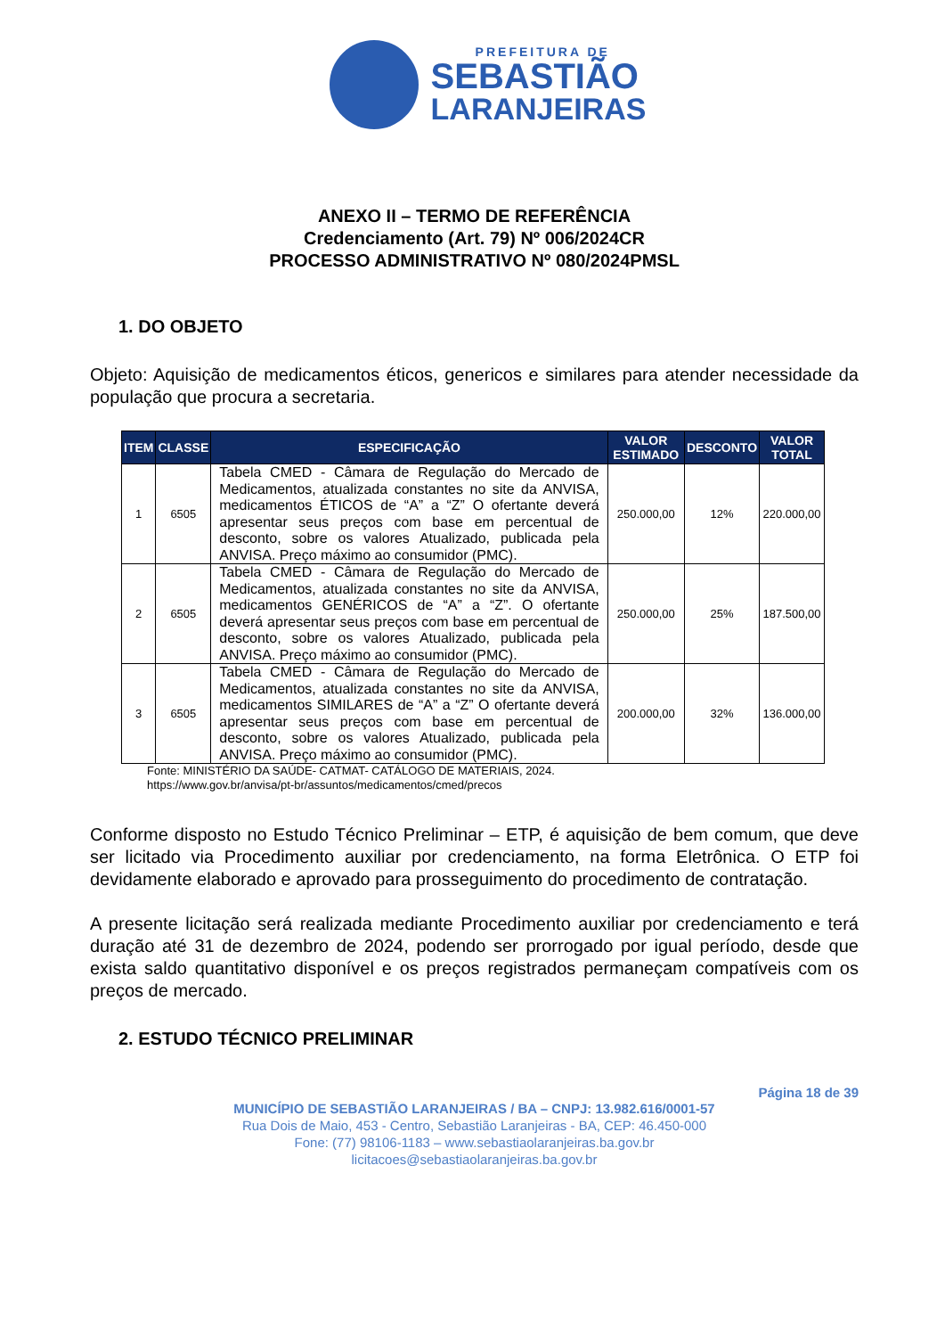PREFEITURA DE
SEBASTIÃO
LARANJEIRAS
ANEXO II – TERMO DE REFERÊNCIA
Credenciamento (Art. 79) Nº 006/2024CR
PROCESSO ADMINISTRATIVO Nº 080/2024PMSL
1. DO OBJETO
Objeto: Aquisição de medicamentos éticos, genericos e similares para atender necessidade da população que procura a secretaria.
| ITEM | CLASSE | ESPECIFICAÇÃO | VALOR ESTIMADO | DESCONTO | VALOR TOTAL |
| --- | --- | --- | --- | --- | --- |
| 1 | 6505 | Tabela CMED - Câmara de Regulação do Mercado de Medicamentos, atualizada constantes no site da ANVISA, medicamentos ÉTICOS de “A” a “Z” O ofertante deverá apresentar seus preços com base em percentual de desconto, sobre os valores Atualizado, publicada pela ANVISA. Preço máximo ao consumidor (PMC). | 250.000,00 | 12% | 220.000,00 |
| 2 | 6505 | Tabela CMED - Câmara de Regulação do Mercado de Medicamentos, atualizada constantes no site da ANVISA, medicamentos GENÉRICOS de “A” a “Z”. O ofertante deverá apresentar seus preços com base em percentual de desconto, sobre os valores Atualizado, publicada pela ANVISA. Preço máximo ao consumidor (PMC). | 250.000,00 | 25% | 187.500,00 |
| 3 | 6505 | Tabela CMED - Câmara de Regulação do Mercado de Medicamentos, atualizada constantes no site da ANVISA, medicamentos SIMILARES de “A” a “Z” O ofertante deverá apresentar seus preços com base em percentual de desconto, sobre os valores Atualizado, publicada pela ANVISA. Preço máximo ao consumidor (PMC). | 200.000,00 | 32% | 136.000,00 |
Fonte: MINISTÉRIO DA SAÚDE- CATMAT- CATÁLOGO DE MATERIAIS, 2024.
https://www.gov.br/anvisa/pt-br/assuntos/medicamentos/cmed/precos
Conforme disposto no Estudo Técnico Preliminar – ETP, é aquisição de bem comum, que deve ser licitado via Procedimento auxiliar por credenciamento, na forma Eletrônica. O ETP foi devidamente elaborado e aprovado para prosseguimento do procedimento de contratação.
A presente licitação será realizada mediante Procedimento auxiliar por credenciamento e terá duração até 31 de dezembro de 2024, podendo ser prorrogado por igual período, desde que exista saldo quantitativo disponível e os preços registrados permaneçam compatíveis com os preços de mercado.
2. ESTUDO TÉCNICO PRELIMINAR
Página 18 de 39
MUNICÍPIO DE SEBASTIÃO LARANJEIRAS / BA – CNPJ: 13.982.616/0001-57
Rua Dois de Maio, 453 - Centro, Sebastião Laranjeiras - BA, CEP: 46.450-000
Fone: (77) 98106-1183 – www.sebastiaolaranjeiras.ba.gov.br
licitacoes@sebastiaolaranjeiras.ba.gov.br